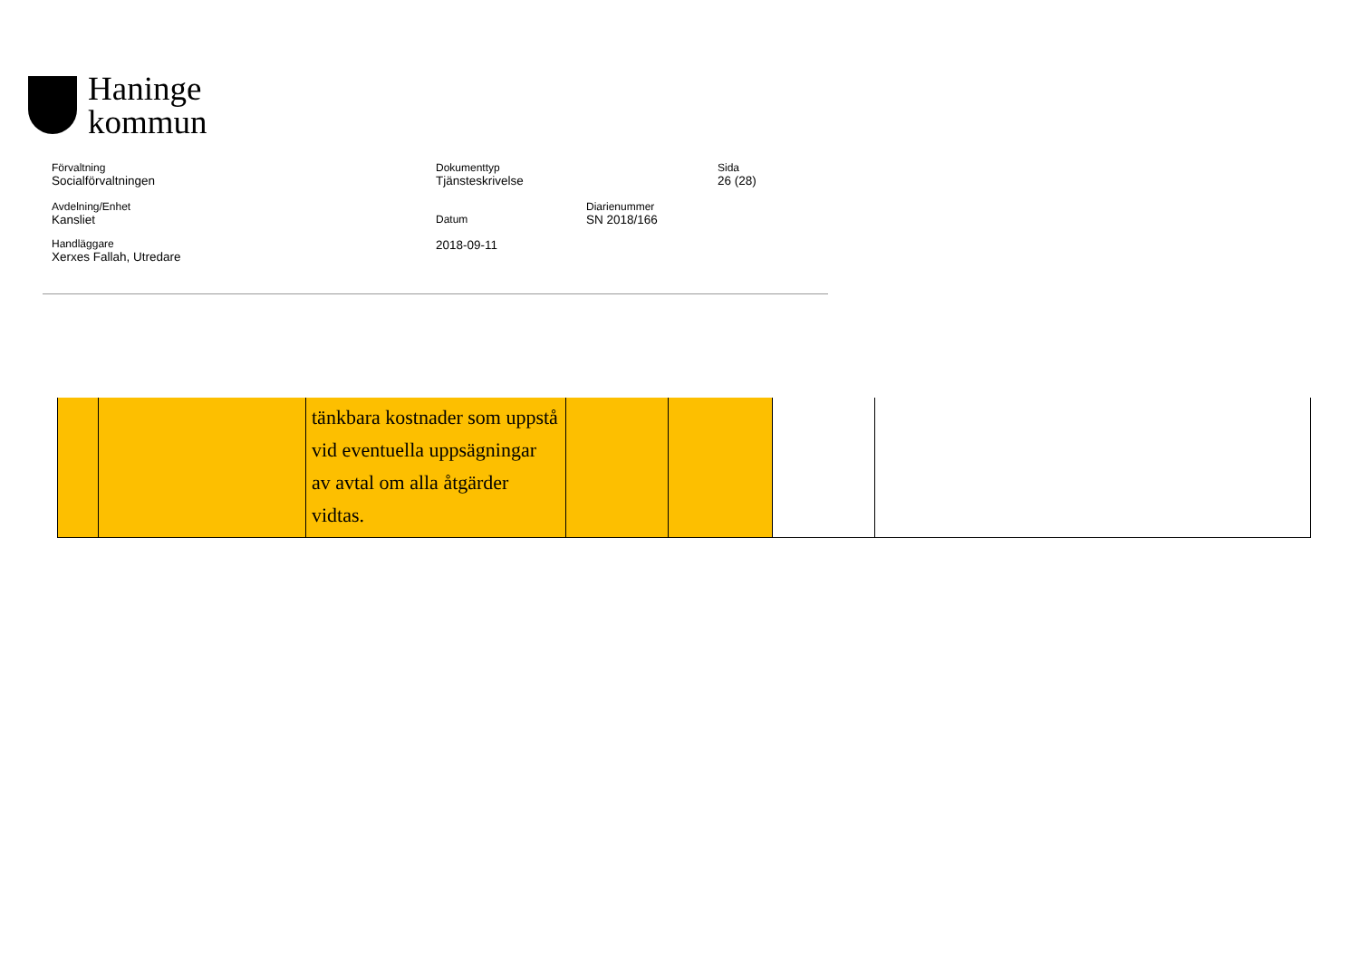Haninge
kommun
Förvaltning
Socialförvaltningen
Dokumenttyp
Tjänsteskrivelse
Sida
26 (28)
Avdelning/Enhet
Kansliet
Datum
2018-09-11
Diarienummer
SN 2018/166
Handläggare
Xerxes Fallah, Utredare
| | | tänkbara kostnader som uppstå vid eventuella uppsägningar av avtal om alla åtgärder vidtas. | | | | |